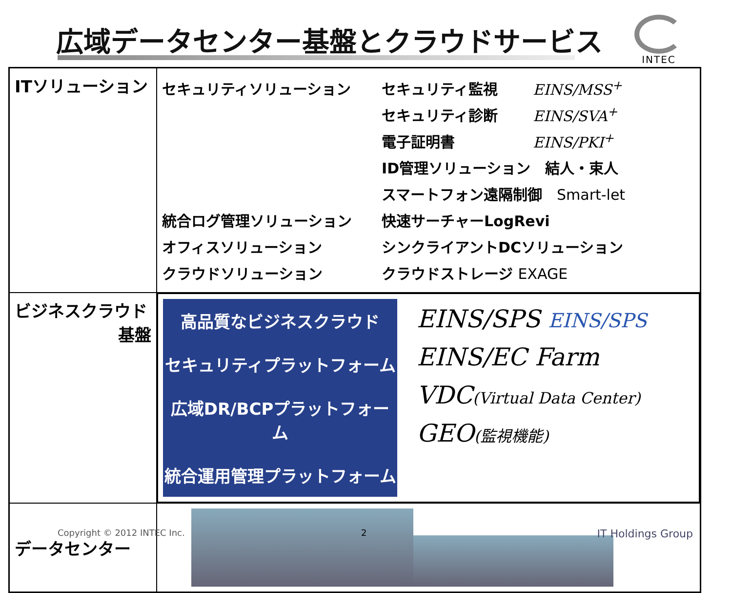広域データセンター基盤とクラウドサービス
INTEC
| ITソリューション | セキュリティソリューション セキュリティ監視 EINS/MSS<sup>+</sup> セキュリティ診断 EINS/SVA<sup>+</sup> 電子証明書 EINS/PKI<sup>+</sup> ID管理ソリューション 結人・束人 スマートフォン遠隔制御 Smart-let 統合ログ管理ソリューション 快速サーチャーLogRevi オフィスソリューション シンクライアントDCソリューション クラウドソリューション クラウドストレージ EXAGE |
| ビジネスクラウド 基盤 | 高品質なビジネスクラウド セキュリティプラットフォーム 広域DR/BCPプラットフォーム 統合運用管理プラットフォーム EINS/SPS EINS/SPS EINS/EC Farm VDC (Virtual Data Center) GEO (監視機能) |
| データセンター | |
Copyright © 2012 INTEC Inc. 2 IT Holdings Group